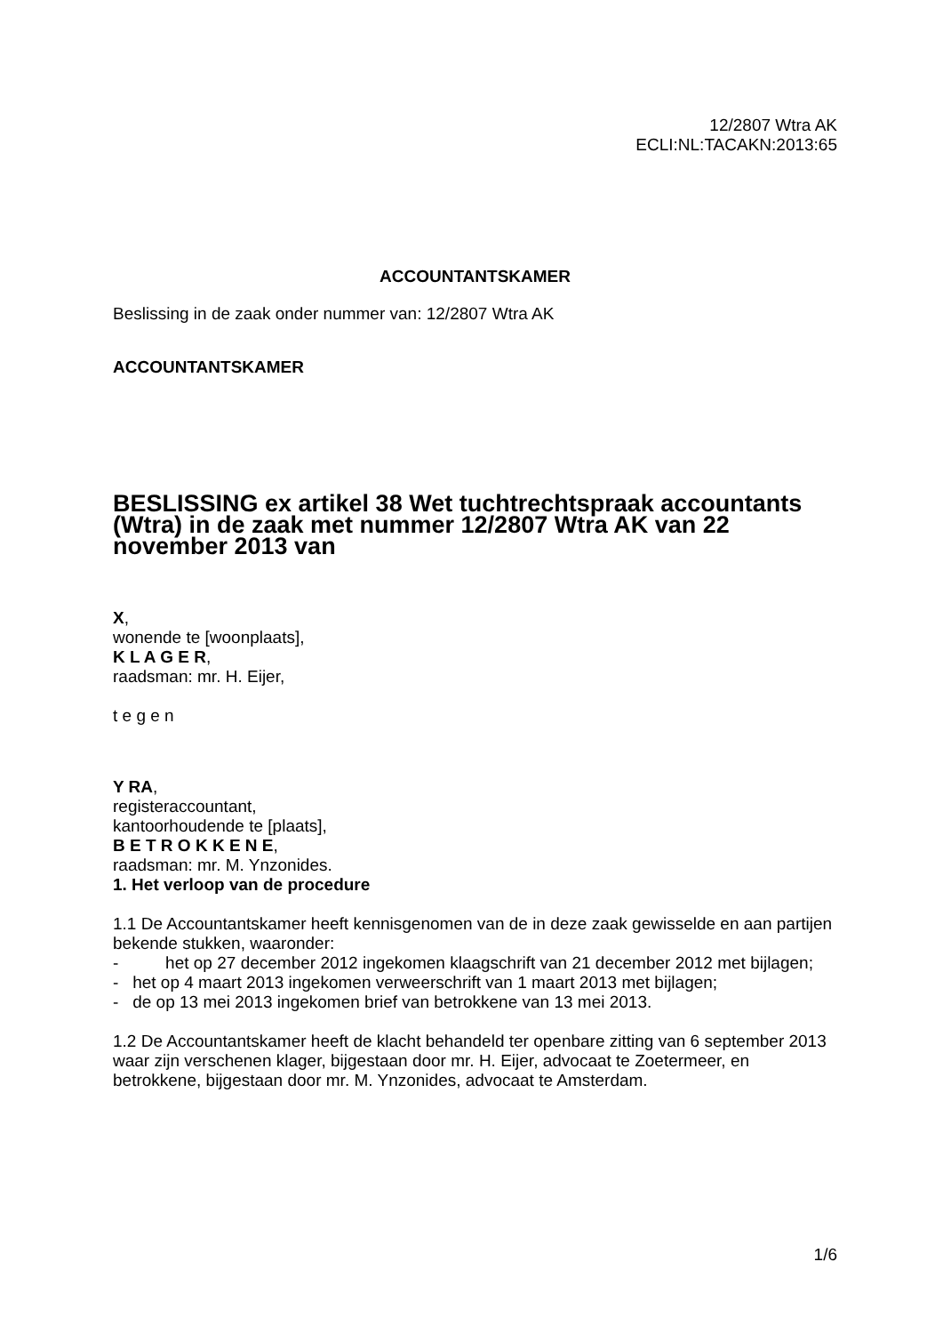12/2807 Wtra AK
ECLI:NL:TACAKN:2013:65
ACCOUNTANTSKAMER
Beslissing in de zaak onder nummer van: 12/2807 Wtra AK
ACCOUNTANTSKAMER
BESLISSING ex artikel 38 Wet tuchtrechtspraak accountants (Wtra) in de zaak met nummer 12/2807 Wtra AK van 22 november 2013 van
X,
wonende te [woonplaats],
K L A G E R,
raadsman: mr. H. Eijer,
t e g e n
Y RA,
registeraccountant,
kantoorhoudende te [plaats],
B E T R O K K E N E,
raadsman: mr. M. Ynzonides.
1. Het verloop van de procedure
1.1 De Accountantskamer heeft kennisgenomen van de in deze zaak gewisselde en aan partijen bekende stukken, waaronder:
- het op 27 december 2012 ingekomen klaagschrift van 21 december 2012 met bijlagen;
- het op 4 maart 2013 ingekomen verweerschrift van 1 maart 2013 met bijlagen;
- de op 13 mei 2013 ingekomen brief van betrokkene van 13 mei 2013.
1.2 De Accountantskamer heeft de klacht behandeld ter openbare zitting van 6 september 2013 waar zijn verschenen klager, bijgestaan door mr. H. Eijer, advocaat te Zoetermeer, en betrokkene, bijgestaan door mr. M. Ynzonides, advocaat te Amsterdam.
1/6